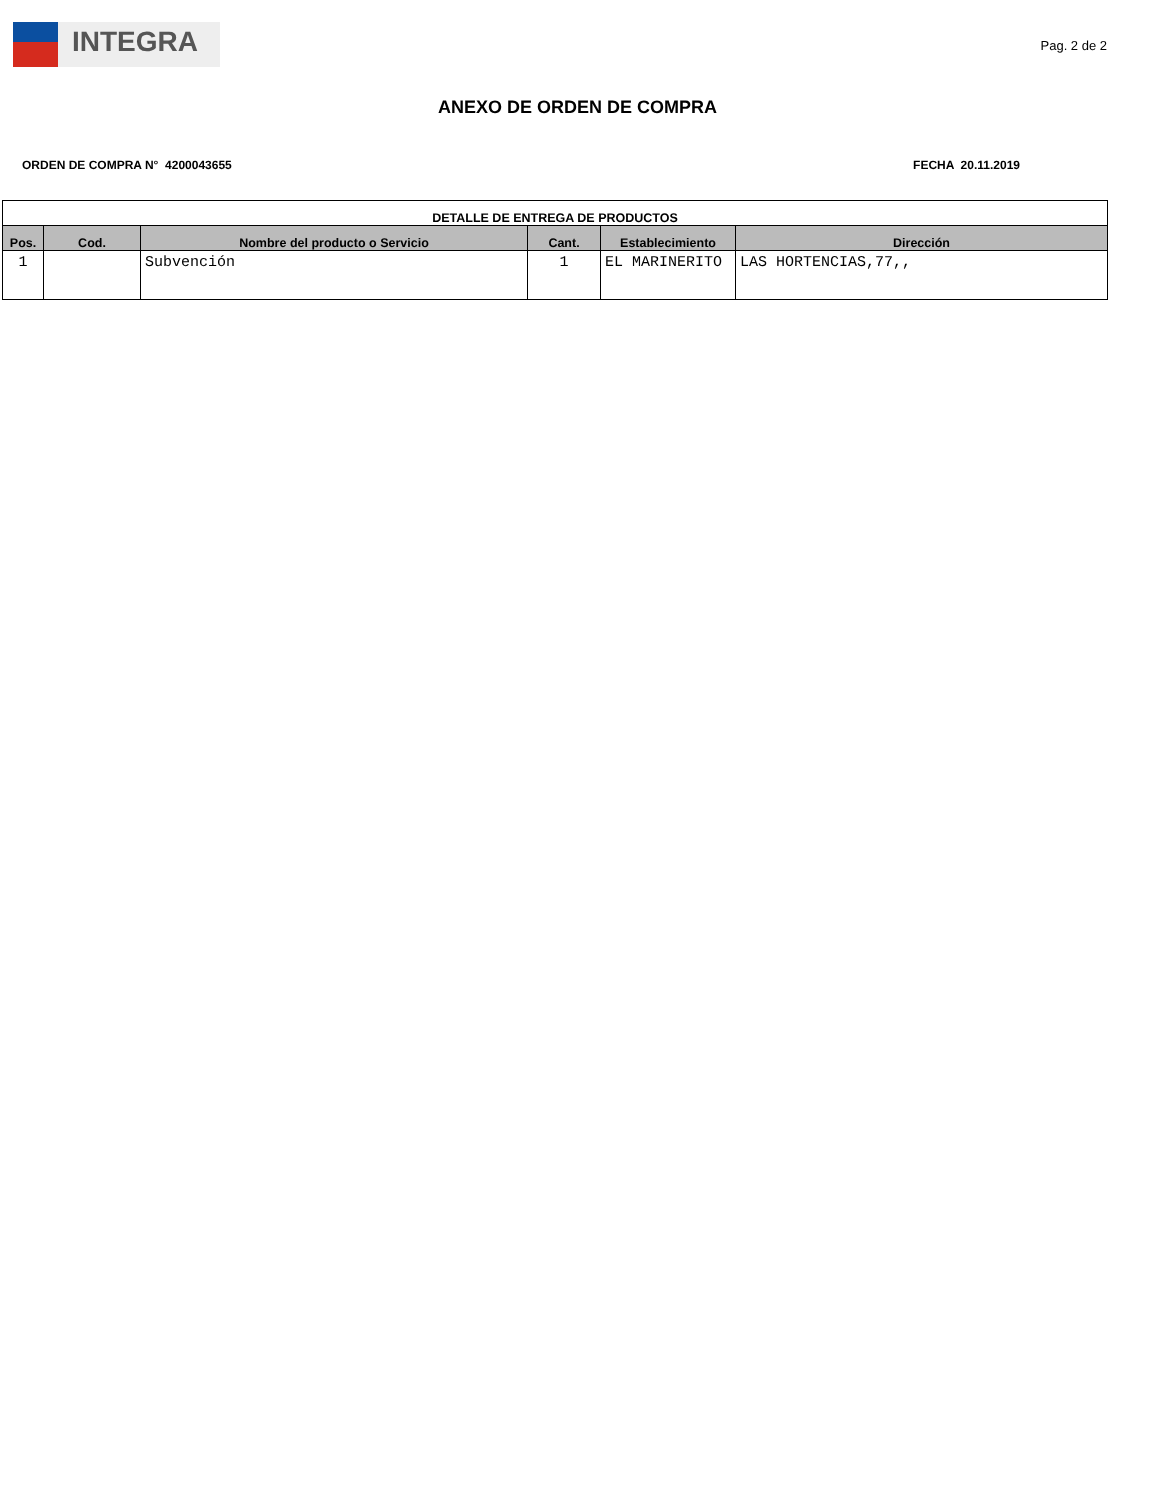INTEGRA
Pag. 2 de 2
ANEXO DE ORDEN DE COMPRA
ORDEN DE COMPRA N° 4200043655 FECHA 20.11.2019
| DETALLE DE ENTREGA DE PRODUCTOS | | | | | |
| --- | --- | --- | --- | --- | --- |
| Pos. | Cod. | Nombre del producto o Servicio | Cant. | Establecimiento | Dirección |
| 1 | | Subvención | 1 | EL MARINERITO | LAS HORTENCIAS,77,, |